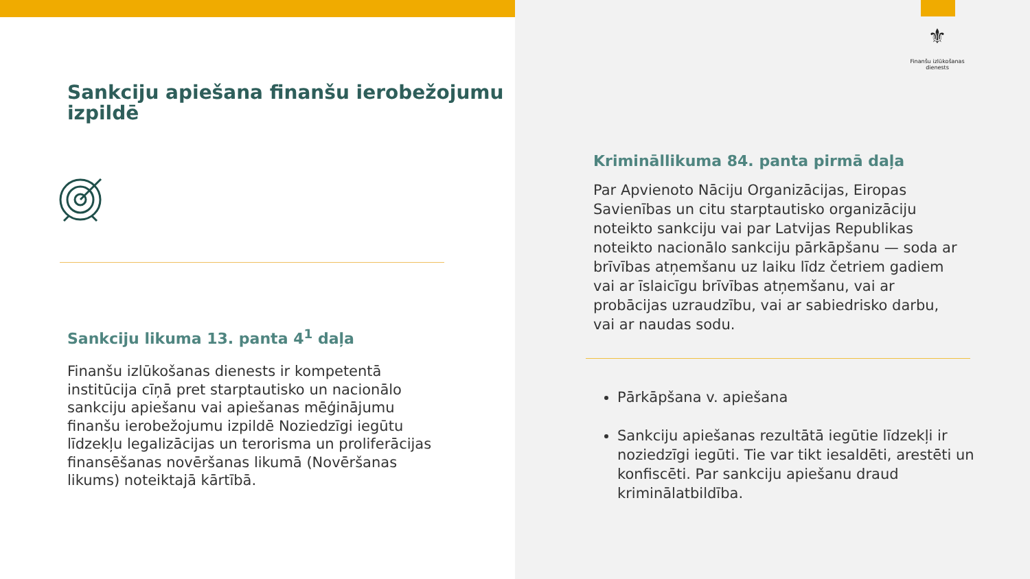Sankciju apiešana finanšu ierobežojumu izpildē
Sankciju likuma 13. panta 4<sup>1</sup> daļa
Finanšu izlūkošanas dienests ir kompetentā institūcija cīņā pret starptautisko un nacionālo sankciju apiešanu vai apiešanas mēģinājumu finanšu ierobežojumu izpildē Noziedzīgi iegūtu līdzekļu legalizācijas un terorisma un proliferācijas finansēšanas novēršanas likumā (Novēršanas likums) noteiktajā kārtībā.
⚜
Finanšu izlūkošanas dienests
Krimināllikuma 84. panta pirmā daļa
Par Apvienoto Nāciju Organizācijas, Eiropas Savienības un citu starptautisko organizāciju noteikto sankciju vai par Latvijas Republikas noteikto nacionālo sankciju pārkāpšanu — soda ar brīvības atņemšanu uz laiku līdz četriem gadiem vai ar īslaicīgu brīvības atņemšanu, vai ar probācijas uzraudzību, vai ar sabiedrisko darbu, vai ar naudas sodu.
Pārkāpšana v. apiešana
Sankciju apiešanas rezultātā iegūtie līdzekļi ir noziedzīgi iegūti. Tie var tikt iesaldēti, arestēti un konfiscēti. Par sankciju apiešanu draud kriminālatbildība.